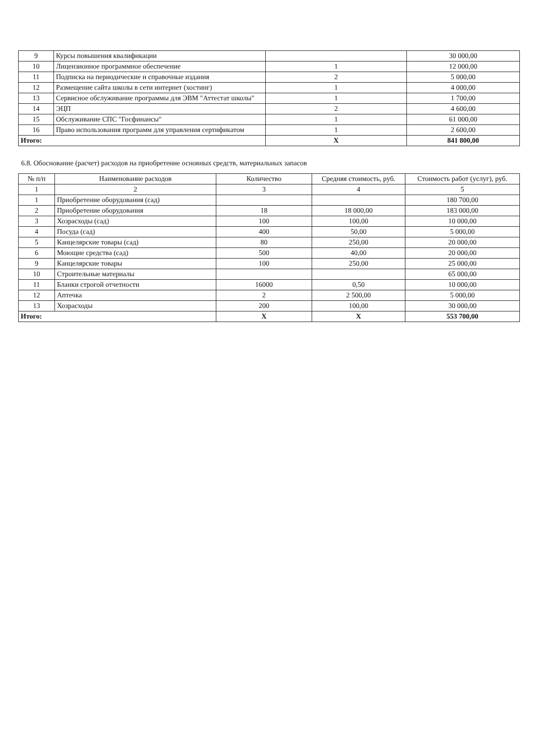| 9 | Курсы повышения квалификации | | 30 000,00 |
| 10 | Лицензионное программное обеспечение | 1 | 12 000,00 |
| 11 | Подписка на периодические и справочные издания | 2 | 5 000,00 |
| 12 | Размещение сайта школы в сети интернет (хостинг) | 1 | 4 000,00 |
| 13 | Сервисное обслуживание программы для ЭВМ "Аттестат школы" | 1 | 1 700,00 |
| 14 | ЭЦП | 2 | 4 600,00 |
| 15 | Обслуживание СПС "Госфинансы" | 1 | 61 000,00 |
| 16 | Право использования программ для управления сертификатом | 1 | 2 600,00 |
| Итого: | | X | 841 800,00 |
6.8. Обоснование (расчет) расходов на приобретение основных средств, материальных запасов
| № п/п | Наименование расходов | Количество | Средняя стоимость, руб. | Стоимость работ (услуг), руб. |
| --- | --- | --- | --- | --- |
| 1 | 2 | 3 | 4 | 5 |
| 1 | Приобретение оборудования (сад) | | | 180 700,00 |
| 2 | Приобретение оборудования | 18 | 18 000,00 | 183 000,00 |
| 3 | Хозрасходы (сад) | 100 | 100,00 | 10 000,00 |
| 4 | Посуда (сад) | 400 | 50,00 | 5 000,00 |
| 5 | Канцелярские товары (сад) | 80 | 250,00 | 20 000,00 |
| 6 | Моющие средства (сад) | 500 | 40,00 | 20 000,00 |
| 9 | Канцелярские товары | 100 | 250,00 | 25 000,00 |
| 10 | Строительные материалы | | | 65 000,00 |
| 11 | Бланки строгой отчетности | 16000 | 0,50 | 10 000,00 |
| 12 | Аптечка | 2 | 2 500,00 | 5 000,00 |
| 13 | Хозрасходы | 200 | 100,00 | 30 000,00 |
| Итого: | | X | X | 553 700,00 |